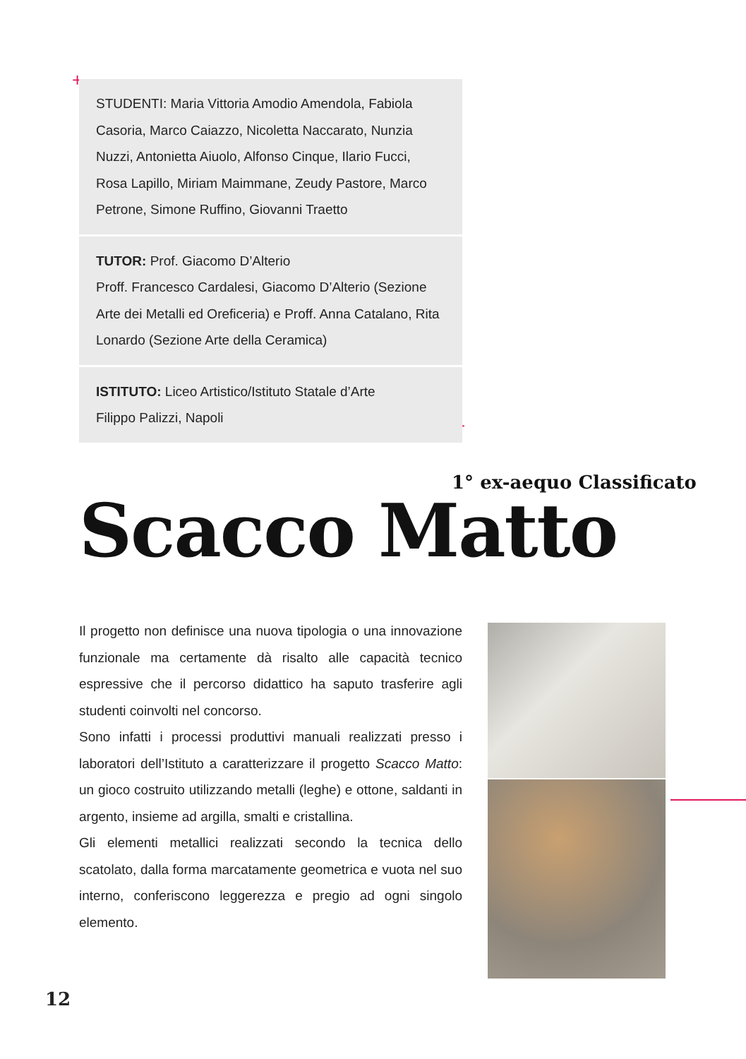+
+
STUDENTI: Maria Vittoria Amodio Amendola, Fabiola Casoria, Marco Caiazzo, Nicoletta Naccarato, Nunzia Nuzzi, Antonietta Aiuolo, Alfonso Cinque, Ilario Fucci, Rosa Lapillo, Miriam Maimmane, Zeudy Pastore, Marco Petrone, Simone Ruffino, Giovanni Traetto
TUTOR: Prof. Giacomo D’Alterio
Proff. Francesco Cardalesi, Giacomo D’Alterio (Sezione Arte dei Metalli ed Oreficeria) e Proff. Anna Catalano, Rita Lonardo (Sezione Arte della Ceramica)
ISTITUTO: Liceo Artistico/Istituto Statale d’Arte
Filippo Palizzi, Napoli
1° ex-aequo Classificato
Scacco Matto
Il progetto non definisce una nuova tipologia o una innovazione funzionale ma certamente dà risalto alle capacità tecnico espressive che il percorso didattico ha saputo trasferire agli studenti coinvolti nel concorso.
Sono infatti i processi produttivi manuali realizzati presso i laboratori dell’Istituto a caratterizzare il progetto Scacco Matto: un gioco costruito utilizzando metalli (leghe) e ottone, saldanti in argento, insieme ad argilla, smalti e cristallina.
Gli elementi metallici realizzati secondo la tecnica dello scatolato, dalla forma marcatamente geometrica e vuota nel suo interno, conferiscono leggerezza e pregio ad ogni singolo elemento.
12